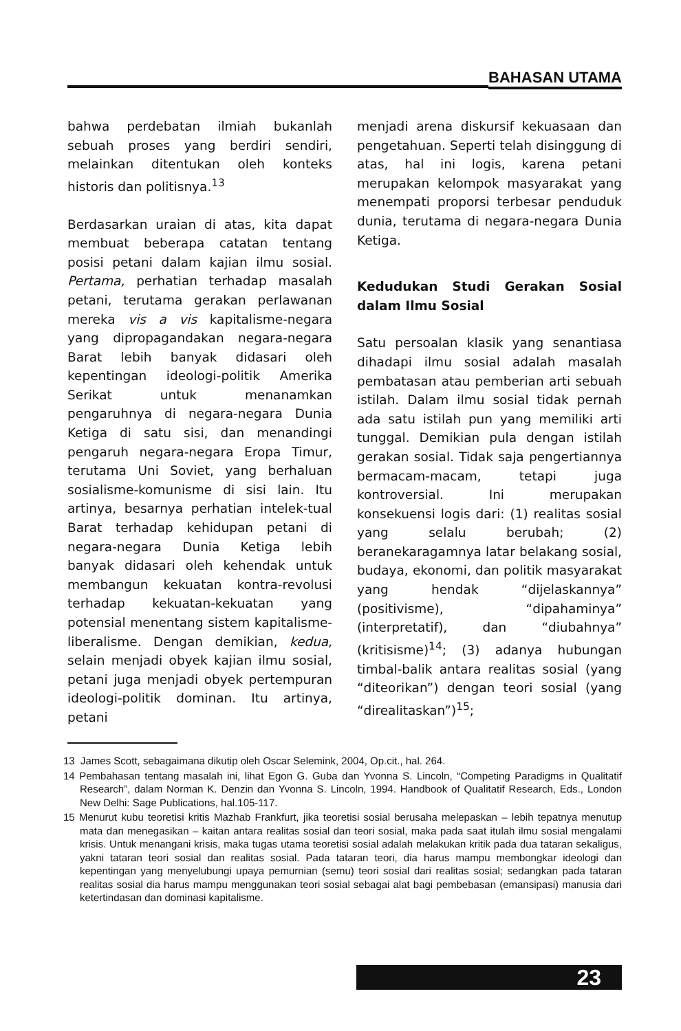BAHASAN UTAMA
bahwa perdebatan ilmiah bukanlah sebuah proses yang berdiri sendiri, melainkan ditentukan oleh konteks historis dan politisnya.<sup>13</sup>
Berdasarkan uraian di atas, kita dapat membuat beberapa catatan tentang posisi petani dalam kajian ilmu sosial. Pertama, perhatian terhadap masalah petani, terutama gerakan perlawanan mereka vis a vis kapitalisme-negara yang dipropagandakan negara-negara Barat lebih banyak didasari oleh kepentingan ideologi-politik Amerika Serikat untuk menanamkan pengaruhnya di negara-negara Dunia Ketiga di satu sisi, dan menandingi pengaruh negara-negara Eropa Timur, terutama Uni Soviet, yang berhaluan sosialisme-komunisme di sisi lain. Itu artinya, besarnya perhatian intelek-tual Barat terhadap kehidupan petani di negara-negara Dunia Ketiga lebih banyak didasari oleh kehendak untuk membangun kekuatan kontra-revolusi terhadap kekuatan-kekuatan yang potensial menentang sistem kapitalisme-liberalisme. Dengan demikian, kedua, selain menjadi obyek kajian ilmu sosial, petani juga menjadi obyek pertempuran ideologi-politik dominan. Itu artinya, petani
menjadi arena diskursif kekuasaan dan pengetahuan. Seperti telah disinggung di atas, hal ini logis, karena petani merupakan kelompok masyarakat yang menempati proporsi terbesar penduduk dunia, terutama di negara-negara Dunia Ketiga.
Kedudukan Studi Gerakan Sosial dalam Ilmu Sosial
Satu persoalan klasik yang senantiasa dihadapi ilmu sosial adalah masalah pembatasan atau pemberian arti sebuah istilah. Dalam ilmu sosial tidak pernah ada satu istilah pun yang memiliki arti tunggal. Demikian pula dengan istilah gerakan sosial. Tidak saja pengertiannya bermacam-macam, tetapi juga kontroversial. Ini merupakan konsekuensi logis dari: (1) realitas sosial yang selalu berubah; (2) beranekaragamnya latar belakang sosial, budaya, ekonomi, dan politik masyarakat yang hendak “dijelaskannya” (positivisme), “dipahaminya” (interpretatif), dan “diubahnya” (kritisisme)<sup>14</sup>; (3) adanya hubungan timbal-balik antara realitas sosial (yang “diteorikan”) dengan teori sosial (yang “direalitaskan”)<sup>15</sup>;
13 James Scott, sebagaimana dikutip oleh Oscar Selemink, 2004, Op.cit., hal. 264.
14 Pembahasan tentang masalah ini, lihat Egon G. Guba dan Yvonna S. Lincoln, “Competing Paradigms in Qualitatif Research”, dalam Norman K. Denzin dan Yvonna S. Lincoln, 1994. Handbook of Qualitatif Research, Eds., London New Delhi: Sage Publications, hal.105-117.
15 Menurut kubu teoretisi kritis Mazhab Frankfurt, jika teoretisi sosial berusaha melepaskan – lebih tepatnya menutup mata dan menegasikan – kaitan antara realitas sosial dan teori sosial, maka pada saat itulah ilmu sosial mengalami krisis. Untuk menangani krisis, maka tugas utama teoretisi sosial adalah melakukan kritik pada dua tataran sekaligus, yakni tataran teori sosial dan realitas sosial. Pada tataran teori, dia harus mampu membongkar ideologi dan kepentingan yang menyelubungi upaya pemurnian (semu) teori sosial dari realitas sosial; sedangkan pada tataran realitas sosial dia harus mampu menggunakan teori sosial sebagai alat bagi pembebasan (emansipasi) manusia dari ketertindasan dan dominasi kapitalisme.
23